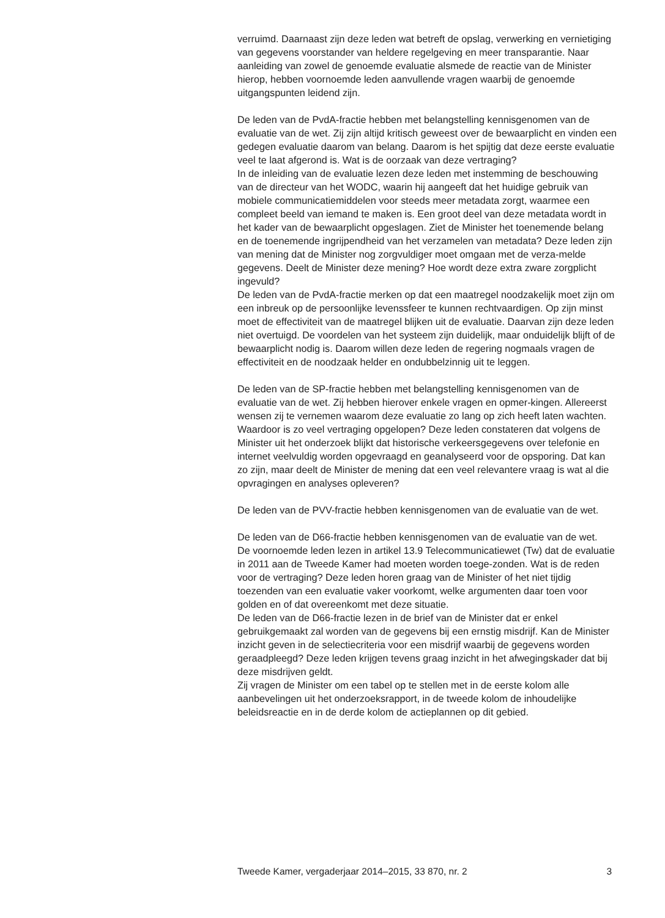verruimd. Daarnaast zijn deze leden wat betreft de opslag, verwerking en vernietiging van gegevens voorstander van heldere regelgeving en meer transparantie. Naar aanleiding van zowel de genoemde evaluatie alsmede de reactie van de Minister hierop, hebben voornoemde leden aanvullende vragen waarbij de genoemde uitgangspunten leidend zijn.
De leden van de PvdA-fractie hebben met belangstelling kennisgenomen van de evaluatie van de wet. Zij zijn altijd kritisch geweest over de bewaarplicht en vinden een gedegen evaluatie daarom van belang. Daarom is het spijtig dat deze eerste evaluatie veel te laat afgerond is. Wat is de oorzaak van deze vertraging?
In de inleiding van de evaluatie lezen deze leden met instemming de beschouwing van de directeur van het WODC, waarin hij aangeeft dat het huidige gebruik van mobiele communicatiemiddelen voor steeds meer metadata zorgt, waarmee een compleet beeld van iemand te maken is. Een groot deel van deze metadata wordt in het kader van de bewaarplicht opgeslagen. Ziet de Minister het toenemende belang en de toenemende ingrijpendheid van het verzamelen van metadata? Deze leden zijn van mening dat de Minister nog zorgvuldiger moet omgaan met de verza-melde gegevens. Deelt de Minister deze mening? Hoe wordt deze extra zware zorgplicht ingevuld?
De leden van de PvdA-fractie merken op dat een maatregel noodzakelijk moet zijn om een inbreuk op de persoonlijke levenssfeer te kunnen rechtvaardigen. Op zijn minst moet de effectiviteit van de maatregel blijken uit de evaluatie. Daarvan zijn deze leden niet overtuigd. De voordelen van het systeem zijn duidelijk, maar onduidelijk blijft of de bewaarplicht nodig is. Daarom willen deze leden de regering nogmaals vragen de effectiviteit en de noodzaak helder en ondubbelzinnig uit te leggen.
De leden van de SP-fractie hebben met belangstelling kennisgenomen van de evaluatie van de wet. Zij hebben hierover enkele vragen en opmer-kingen. Allereerst wensen zij te vernemen waarom deze evaluatie zo lang op zich heeft laten wachten. Waardoor is zo veel vertraging opgelopen? Deze leden constateren dat volgens de Minister uit het onderzoek blijkt dat historische verkeersgegevens over telefonie en internet veelvuldig worden opgevraagd en geanalyseerd voor de opsporing. Dat kan zo zijn, maar deelt de Minister de mening dat een veel relevantere vraag is wat al die opvragingen en analyses opleveren?
De leden van de PVV-fractie hebben kennisgenomen van de evaluatie van de wet.
De leden van de D66-fractie hebben kennisgenomen van de evaluatie van de wet.
De voornoemde leden lezen in artikel 13.9 Telecommunicatiewet (Tw) dat de evaluatie in 2011 aan de Tweede Kamer had moeten worden toege-zonden. Wat is de reden voor de vertraging? Deze leden horen graag van de Minister of het niet tijdig toezenden van een evaluatie vaker voorkomt, welke argumenten daar toen voor golden en of dat overeenkomt met deze situatie.
De leden van de D66-fractie lezen in de brief van de Minister dat er enkel gebruikgemaakt zal worden van de gegevens bij een ernstig misdrijf. Kan de Minister inzicht geven in de selectiecriteria voor een misdrijf waarbij de gegevens worden geraadpleegd? Deze leden krijgen tevens graag inzicht in het afwegingskader dat bij deze misdrijven geldt.
Zij vragen de Minister om een tabel op te stellen met in de eerste kolom alle aanbevelingen uit het onderzoeksrapport, in de tweede kolom de inhoudelijke beleidsreactie en in de derde kolom de actieplannen op dit gebied.
Tweede Kamer, vergaderjaar 2014–2015, 33 870, nr. 2 3